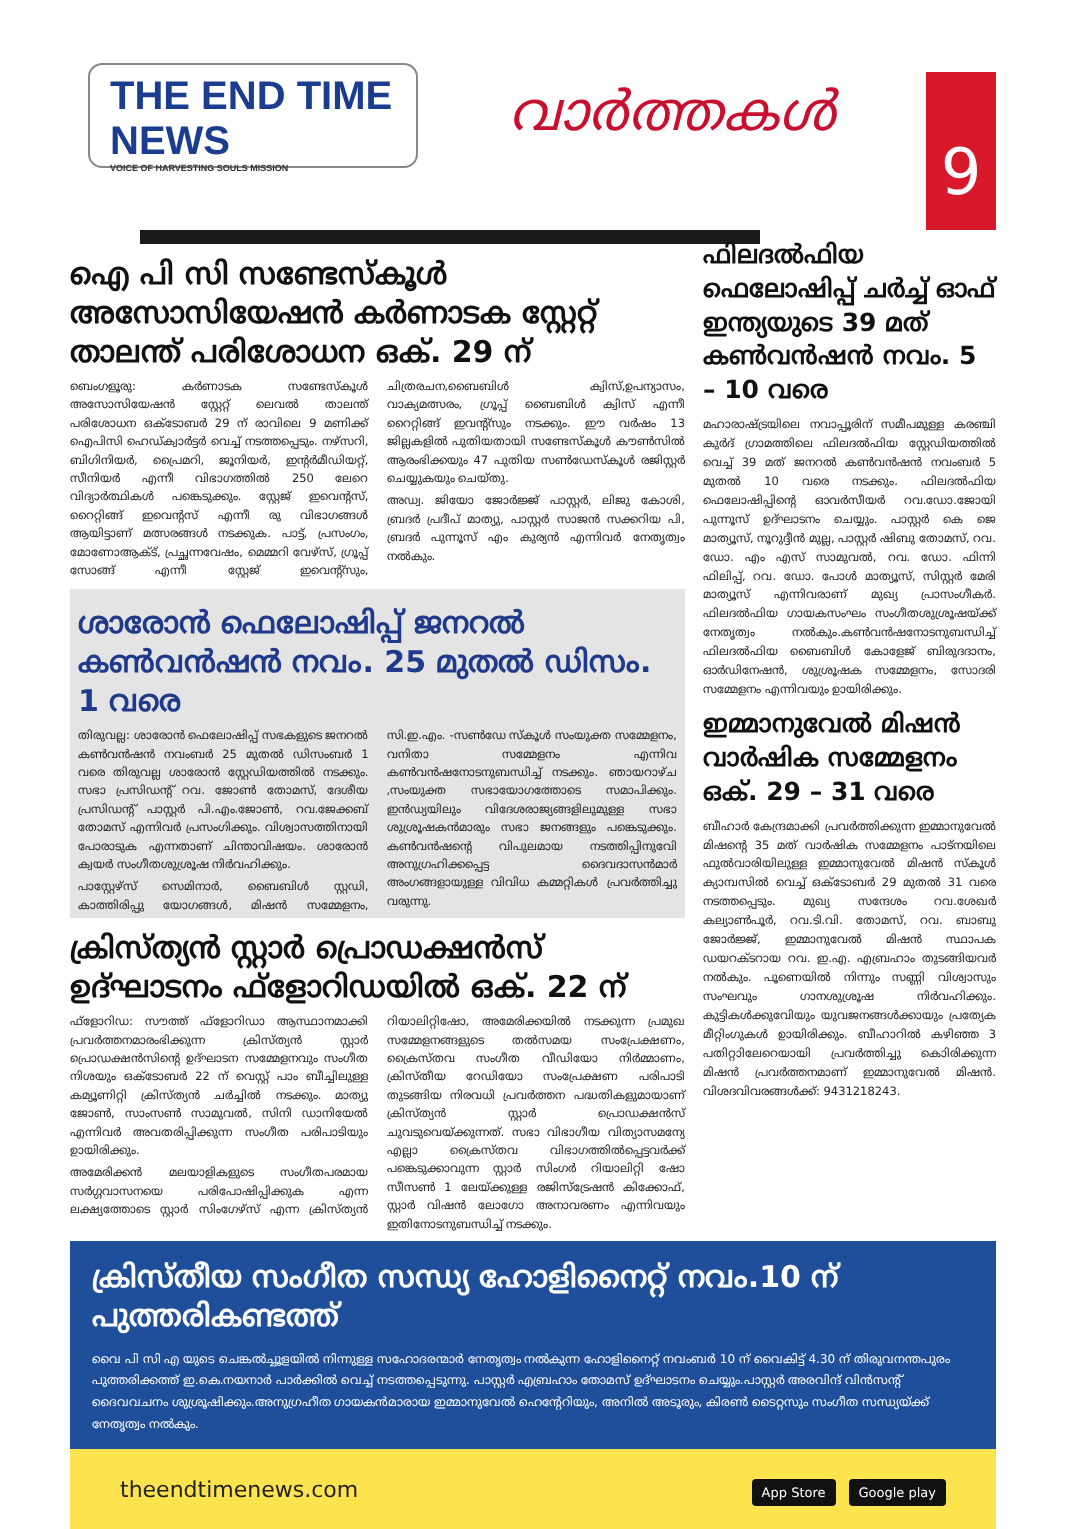THE END TIME NEWS
VOICE OF HARVESTING SOULS MISSION
വാർത്തകൾ
9
ഐ പി സി സണ്ടേസ്കൂൾ അസോസിയേഷൻ കർണാടക സ്റ്റേറ്റ് താലന്ത് പരിശോധന ഒക്. 29 ന്
ബെംഗളൂരു: കർണാടക സണ്ടേസ്കൂൾ അസോസിയേഷൻ സ്റ്റേറ്റ് ലെവൽ താലന്ത് പരിശോധന ഒക്ടോബർ 29 ന് രാവിലെ 9 മണിക്ക് ഐപിസി ഹെഡ്ക്വാർട്ടർ വെച്ച് നടത്തപ്പെടും. നഴ്സറി, ബിഗിനിയർ, പ്രൈമറി, ജൂനിയർ, ഇന്റർമീഡിയറ്റ്, സീനിയർ എന്നീ വിഭാഗത്തിൽ 250 ലേറെ വിദ്യാർത്ഥികൾ പങ്കെടുക്കും. സ്റ്റേജ് ഇവെന്റസ്, റൈറ്റിങ്ങ് ഇവെന്റസ് എന്നീ രു വിഭാഗങ്ങൾ ആയിട്ടാണ് മത്സരങ്ങൾ നടക്കുക. പാട്ട്, പ്രസംഗം, മോണോആക്ട്, പ്രച്ഛന്നവേഷം, മെമ്മറി വേഴ്സ്, ഗ്രൂപ്പ് സോങ്ങ് എന്നീ സ്റ്റേജ് ഇവെന്റ്സും, ചിത്രരചന,ബൈബിൾ ക്വിസ്,ഉപന്യാസം, വാക്യമത്സരം, ഗ്രൂപ്പ് ബൈബിൾ ക്വിസ് എന്നീ റൈറ്റിങ്ങ് ഇവന്റ്സും നടക്കും. ഈ വർഷം 13 ജില്ലകളിൽ പുതിയതായി സണ്ടേസ്കൂൾ കൗൺസിൽ ആരംഭിക്കയും 47 പുതിയ സൺഡേസ്കൂൾ രജിസ്റ്റർ ചെയ്യുകയും ചെയ്തു.
അഡ്വ. ജിയോ ജോർജ്ജ് പാസ്റ്റർ, ലിജു കോശി, ബ്രദർ പ്രദീപ് മാത്യു, പാസ്റ്റർ സാജൻ സക്കറിയ പി, ബ്രദർ പുന്നൂസ് എം കുര്യൻ എന്നിവർ നേതൃത്വം നൽകും.
ശാരോൻ ഫെലോഷിപ്പ് ജനറൽ കൺവൻഷൻ നവം. 25 മുതൽ ഡിസം. 1 വരെ
തിരുവല്ല: ശാരോൻ ഫെലോഷിപ്പ് സഭകളുടെ ജനറൽ കൺവൻഷൻ നവംബർ 25 മുതൽ ഡിസംബർ 1 വരെ തിരുവല്ല ശാരോൻ സ്റ്റേഡിയത്തിൽ നടക്കും. സഭാ പ്രസിഡന്റ് റവ. ജോൺ തോമസ്, ദേശീയ പ്രസിഡന്റ് പാസ്റ്റർ പി.എം.ജോൺ, റവ.ജേക്കബ് തോമസ് എന്നിവർ പ്രസംഗിക്കും. വിശ്വാസത്തിനായി പോരാടുക എന്നതാണ് ചിന്താവിഷയം. ശാരോൻ ക്വയർ സംഗീതശുശ്രൂഷ നിർവഹിക്കും.
പാസ്റ്റേഴ്സ് സെമിനാർ, ബൈബിൾ സ്റ്റഡി, കാത്തിരിപ്പു യോഗങ്ങൾ, മിഷൻ സമ്മേളനം, സി.ഇ.എം. -സൺഡേ സ്കൂൾ സംയുക്ത സമ്മേളനം, വനിതാ സമ്മേളനം എന്നിവ കൺവൻഷനോടനുബന്ധിച്ച് നടക്കും. ഞായറാഴ്ച ,സംയുക്ത സഭായോഗത്തോടെ സമാപിക്കും. ഇൻഡ്യയിലും വിദേശരാജ്യങ്ങളിലുമുള്ള സഭാ ശുശ്രൂഷകൻമാരും സഭാ ജനങ്ങളും പങ്കെടുക്കും. കൺവൻഷന്റെ വിപുലമായ നടത്തിപ്പിനുവേി അനുഗ്രഹിക്കപ്പെട്ട ദൈവദാസൻമാർ അംഗങ്ങളായുള്ള വിവിധ കമ്മറ്റികൾ പ്രവർത്തിച്ചു വരുന്നു.
ക്രിസ്ത്യൻ സ്റ്റാർ പ്രൊഡക്ഷൻസ് ഉദ്ഘാടനം ഫ്ളോറിഡയിൽ ഒക്. 22 ന്
ഫ്ളോറിഡ: സൗത്ത് ഫ്ളോറിഡാ ആസ്ഥാനമാക്കി പ്രവർത്തനമാരംഭിക്കുന്ന ക്രിസ്ത്യൻ സ്റ്റാർ പ്രൊഡക്ഷൻസിന്റെ ഉദ്ഘാടന സമ്മേളനവും സംഗീത നിശയും ഒക്ടോബർ 22 ന് വെസ്റ്റ് പാം ബീച്ചിലുള്ള കമ്യൂണിറ്റി ക്രിസ്ത്യൻ ചർച്ചിൽ നടക്കും. മാത്യു ജോൺ, സാംസൺ സാമുവൽ, സിനി ഡാനിയേൽ എന്നിവർ അവതരിപ്പിക്കുന്ന സംഗീത പരിപാടിയും ഉായിരിക്കും.
അമേരിക്കൻ മലയാളികളുടെ സംഗീതപരമായ സർഗ്ഗവാസനയെ പരിപോഷിപ്പിക്കുക എന്ന ലക്ഷ്യത്തോടെ സ്റ്റാർ സിംഗേഴ്സ് എന്ന ക്രിസ്ത്യൻ റിയാലിറ്റിഷോ, അമേരിക്കയിൽ നടക്കുന്ന പ്രമുഖ സമ്മേളനങ്ങളുടെ തൽസമയ സംപ്രേക്ഷണം, ക്രൈസ്തവ സംഗീത വീഡിയോ നിർമ്മാണം, ക്രിസ്തീയ റേഡിയോ സംപ്രേക്ഷണ പരിപാടി തുടങ്ങിയ നിരവധി പ്രവർത്തന പദ്ധതികളുമായാണ് ക്രിസ്ത്യൻ സ്റ്റാർ പ്രൊഡക്ഷൻസ് ചുവടുവെയ്ക്കുന്നത്. സഭാ വിഭാഗീയ വിത്യാസമന്യേ എല്ലാ ക്രൈസ്തവ വിഭാഗത്തിൽപ്പെട്ടവർക്ക് പങ്കെടുക്കാവുന്ന സ്റ്റാർ സിംഗർ റിയാലിറ്റി ഷോ സീസൺ 1 ലേയ്ക്കുള്ള രജിസ്ട്രേഷൻ കിക്കോഫ്, സ്റ്റാർ വിഷൻ ലോഗോ അനാവരണം എന്നിവയും ഇതിനോടനുബന്ധിച്ച് നടക്കും.
ഫിലദൽഫിയ ഫെലോഷിപ്പ് ചർച്ച് ഓഫ് ഇന്ത്യയുടെ 39 മത് കൺവൻഷൻ നവം. 5 – 10 വരെ
മഹാരാഷ്ട്രയിലെ നവാപ്പൂരിന് സമീപമുള്ള കരഞ്ചി കുർദ് ഗ്രാമത്തിലെ ഫിലദൽഫിയ സ്റ്റേഡിയത്തിൽ വെച്ച് 39 മത് ജനറൽ കൺവൻഷൻ നവംബർ 5 മുതൽ 10 വരെ നടക്കും. ഫിലദൽഫിയ ഫെലോഷിപ്പിന്റെ ഓവർസീയർ റവ.ഡോ.ജോയി പുന്നൂസ് ഉദ്ഘാടനം ചെയ്യും. പാസ്റ്റർ കെ ജെ മാത്യൂസ്, നൂറുദ്ദീൻ മുല്ല, പാസ്റ്റർ ഷിബു തോമസ്, റവ. ഡോ. എം എസ് സാമുവൽ, റവ. ഡോ. ഫിന്നി ഫിലിപ്പ്, റവ. ഡോ. പോൾ മാത്യൂസ്, സിസ്റ്റർ മേരി മാത്യൂസ് എന്നിവരാണ് മുഖ്യ പ്രാസംഗീകർ. ഫിലദൽഫിയ ഗായകസംഘം സംഗീതശുശ്രൂഷയ്ക്ക് നേതൃത്വം നൽകും.കൺവൻഷനോടനുബന്ധിച്ച് ഫിലദൽഫിയ ബൈബിൾ കോളേജ് ബിരുദദാനം, ഓർഡിനേഷൻ, ശുശ്രൂഷക സമ്മേളനം, സോദരി സമ്മേളനം എന്നിവയും ഉായിരിക്കും.
ഇമ്മാനുവേൽ മിഷൻ വാർഷിക സമ്മേളനം ഒക്. 29 – 31 വരെ
ബീഹാർ കേന്ദ്രമാക്കി പ്രവർത്തിക്കുന്ന ഇമ്മാനുവേൽ മിഷന്റെ 35 മത് വാർഷിക സമ്മേളനം പാട്നയിലെ ഫുൽവാരിയിലുള്ള ഇമ്മാനുവേൽ മിഷൻ സ്കൂൾ ക്യാമ്പസിൽ വെച്ച് ഒക്ടോബർ 29 മുതൽ 31 വരെ നടത്തപ്പെടും. മുഖ്യ സന്ദേശം റവ.ശേഖർ കല്യാൺപൂർ, റവ.ടി.വി. തോമസ്, റവ. ബാബു ജോർജ്ജ്, ഇമ്മാനുവേൽ മിഷൻ സ്ഥാപക ഡയറക്ടറായ റവ. ഇ.എ. എബ്രഹാം തുടങ്ങിയവർ നൽകും. പൂണെയിൽ നിന്നും സണ്ണി വിശ്വാസും സംഘവും ഗാനശുശ്രൂഷ നിർവഹിക്കും. കുട്ടികൾക്കുവേിയും യുവജനങ്ങൾക്കായും പ്രത്യേക മീറ്റിംഗുകൾ ഉായിരിക്കും. ബീഹാറിൽ കഴിഞ്ഞ 3 പതിറ്റാിലേറെയായി പ്രവർത്തിച്ചു കൊിരിക്കുന്ന മിഷൻ പ്രവർത്തനമാണ് ഇമ്മാനുവേൽ മിഷൻ. വിശദവിവരങ്ങൾക്ക്: 9431218243.
ക്രിസ്തീയ സംഗീത സന്ധ്യ ഹോളിനൈറ്റ് നവം.10 ന് പുത്തരികണ്ടത്ത്
വൈ പി സി എ യുടെ ചെങ്കൽച്ചൂളയിൽ നിന്നുള്ള സഹോദരന്മാർ നേതൃത്വം നൽകുന്ന ഹോളിനൈറ്റ് നവംബർ 10 ന് വൈകിട്ട് 4.30 ന് തിരുവനന്തപുരം പുത്തരിക്കത്ത് ഇ.കെ.നയനാർ പാർക്കിൽ വെച്ച് നടത്തപ്പെടുന്നു. പാസ്റ്റർ എബ്രഹാം തോമസ് ഉദ്ഘാടനം ചെയ്യും.പാസ്റ്റർ അരവിന്ദ് വിൻസന്റ് ദൈവവചനം ശുശ്രൂഷിക്കും.അനുഗ്രഹീത ഗായകൻമാരായ ഇമ്മാനുവേൽ ഹെന്റേറിയും, അനിൽ അടൂരും, കിരൺ ടൈറ്റസും സംഗീത സന്ധ്യയ്ക്ക് നേതൃത്വം നൽകും.
theendtimenews.com App Store Google play